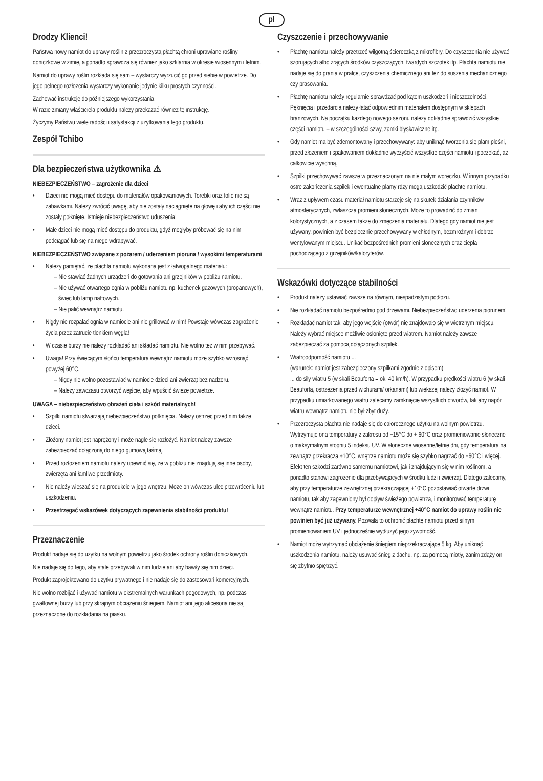pl
Drodzy Klienci!
Państwa nowy namiot do uprawy roślin z przezroczystą płachtą chroni uprawiane rośliny doniczkowe w zimie, a ponadto sprawdza się również jako szklarnia w okresie wiosennym i letnim.
Namiot do uprawy roślin rozkłada się sam – wystarczy wyrzucić go przed siebie w powietrze. Do jego pełnego rozłożenia wystarczy wykonanie jedynie kilku prostych czynności.
Zachować instrukcję do późniejszego wykorzystania.
W razie zmiany właściciela produktu należy przekazać również tę instrukcję.
Życzymy Państwu wiele radości i satysfakcji z użytkowania tego produktu.
Zespół Tchibo
Dla bezpieczeństwa użytkownika ⚠
NIEBEZPIECZEŃSTWO – zagrożenie dla dzieci
• Dzieci nie mogą mieć dostępu do materiałów opakowaniowych. Torebki oraz folie nie są zabawkami. Należy zwrócić uwagę, aby nie zostały naciągnięte na głowę i aby ich części nie zostały połknięte. Istnieje niebezpieczeństwo uduszenia!
• Małe dzieci nie mogą mieć dostępu do produktu, gdyż mogłyby próbować się na nim podciągać lub się na niego wdrapywać.
NIEBEZPIECZEŃSTWO związane z pożarem / uderzeniem pioruna / wysokimi temperaturami
• Należy pamiętać, że płachta namiotu wykonana jest z łatwopalnego materiału:
– Nie stawiać żadnych urządzeń do gotowania ani grzejników w pobliżu namiotu.
– Nie używać otwartego ognia w pobliżu namiotu np. kuchenek gazowych (propanowych), świec lub lamp naftowych.
– Nie palić wewnątrz namiotu.
• Nigdy nie rozpalać ognia w namiocie ani nie grillować w nim! Powstaje wówczas zagrożenie życia przez zatrucie tlenkiem węgla!
• W czasie burzy nie należy rozkładać ani składać namiotu. Nie wolno też w nim przebywać.
• Uwaga! Przy świecącym słońcu temperatura wewnątrz namiotu może szybko wzrosnąć powyżej 60°C.
– Nigdy nie wolno pozostawiać w namiocie dzieci ani zwierząt bez nadzoru.
– Należy zawczasu otworzyć wejście, aby wpuścić świeże powietrze.
UWAGA – niebezpieczeństwo obrażeń ciała i szkód materialnych!
• Szpilki namiotu stwarzają niebezpieczeństwo potknięcia. Należy ostrzec przed nim także dzieci.
• Złożony namiot jest naprężony i może nagle się rozłożyć. Namiot należy zawsze zabezpieczać dołączoną do niego gumową taśmą.
• Przed rozłożeniem namiotu należy upewnić się, że w pobliżu nie znajdują się inne osoby, zwierzęta ani łamliwe przedmioty.
• Nie należy wieszać się na produkcie w jego wnętrzu. Może on wówczas ulec przewróceniu lub uszkodzeniu.
• Przestrzegać wskazówek dotyczących zapewnienia stabilności produktu!
Przeznaczenie
Produkt nadaje się do użytku na wolnym powietrzu jako środek ochrony roślin doniczkowych.
Nie nadaje się do tego, aby stale przebywali w nim ludzie ani aby bawiły się nim dzieci.
Produkt zaprojektowano do użytku prywatnego i nie nadaje się do zastosowań komercyjnych.
Nie wolno rozbijać i używać namiotu w ekstremalnych warunkach pogodowych, np. podczas gwałtownej burzy lub przy skrajnym obciążeniu śniegiem. Namiot ani jego akcesoria nie są przeznaczone do rozkładania na piasku.
Czyszczenie i przechowywanie
• Płachtę namiotu należy przetrzeć wilgotną ściereczką z mikrofibry. Do czyszczenia nie używać szorujących albo żrących środków czyszczących, twardych szczotek itp. Płachta namiotu nie nadaje się do prania w pralce, czyszczenia chemicznego ani też do suszenia mechanicznego czy prasowania.
• Płachtę namiotu należy regularnie sprawdzać pod kątem uszkodzeń i nieszczelności. Pęknięcia i przedarcia należy łatać odpowiednim materiałem dostępnym w sklepach branżowych. Na początku każdego nowego sezonu należy dokładnie sprawdzić wszystkie części namiotu – w szczególności szwy, zamki błyskawiczne itp.
• Gdy namiot ma być zdemontowany i przechowywany: aby uniknąć tworzenia się plam pleśni, przed złożeniem i spakowaniem dokładnie wyczyścić wszystkie części namiotu i poczekać, aż całkowicie wyschną.
• Szpilki przechowywać zawsze w przeznaczonym na nie małym woreczku. W innym przypadku ostre zakończenia szpilek i ewentualne plamy rdzy mogą uszkodzić płachtę namiotu.
• Wraz z upływem czasu materiał namiotu starzeje się na skutek działania czynników atmosferycznych, zwłaszcza promieni słonecznych. Może to prowadzić do zmian kolorystycznych, a z czasem także do zmęczenia materiału. Dlatego gdy namiot nie jest używany, powinien być bezpiecznie przechowywany w chłodnym, bezmroźnym i dobrze wentylowanym miejscu. Unikać bezpośrednich promieni słonecznych oraz ciepła pochodzącego z grzejników/kaloryferów.
Wskazówki dotyczące stabilności
• Produkt należy ustawiać zawsze na równym, niespadzistym podłożu.
• Nie rozkładać namiotu bezpośrednio pod drzewami. Niebezpieczeństwo uderzenia piorunem!
• Rozkładać namiot tak, aby jego wejście (otwór) nie znajdowało się w wietrznym miejscu. Należy wybrać miejsce możliwie osłonięte przed wiatrem. Namiot należy zawsze zabezpieczać za pomocą dołączonych szpilek.
• Wiatroodporność namiotu ...
(warunek: namiot jest zabezpieczony szpilkami zgodnie z opisem)
... do siły wiatru 5 (w skali Beauforta = ok. 40 km/h). W przypadku prędkości wiatru 6 (w skali Beauforta, ostrzeżenia przed wichurami/ orkanami) lub większej należy złożyć namiot. W przypadku umiarkowanego wiatru zalecamy zamknięcie wszystkich otworów, tak aby napór wiatru wewnątrz namiotu nie był zbyt duży.
• Przezroczysta płachta nie nadaje się do całorocznego użytku na wolnym powietrzu. Wytrzymuje ona temperatury z zakresu od −15°C do + 60°C oraz promieniowanie słoneczne o maksymalnym stopniu 5 indeksu UV. W słoneczne wiosenne/letnie dni, gdy temperatura na zewnątrz przekracza +10°C, wnętrze namiotu może się szybko nagrzać do +60°C i więcej. Efekt ten szkodzi zarówno samemu namiotowi, jak i znajdującym się w nim roślinom, a ponadto stanowi zagrożenie dla przebywających w środku ludzi i zwierząt. Dlatego zalecamy, aby przy temperaturze zewnętrznej przekraczającej +10°C pozostawiać otwarte drzwi namiotu, tak aby zapewniony był dopływ świeżego powietrza, i monitorować temperaturę wewnątrz namiotu. Przy temperaturze wewnętrznej +40°C namiot do uprawy roślin nie powinien być już używany. Pozwala to ochronić płachtę namiotu przed silnym promieniowaniem UV i jednocześnie wydłużyć jego żywotność.
• Namiot może wytrzymać obciążenie śniegiem nieprzekraczające 5 kg. Aby uniknąć uszkodzenia namiotu, należy usuwać śnieg z dachu, np. za pomocą miotły, zanim zdąży on się zbytnio spiętrzyć.